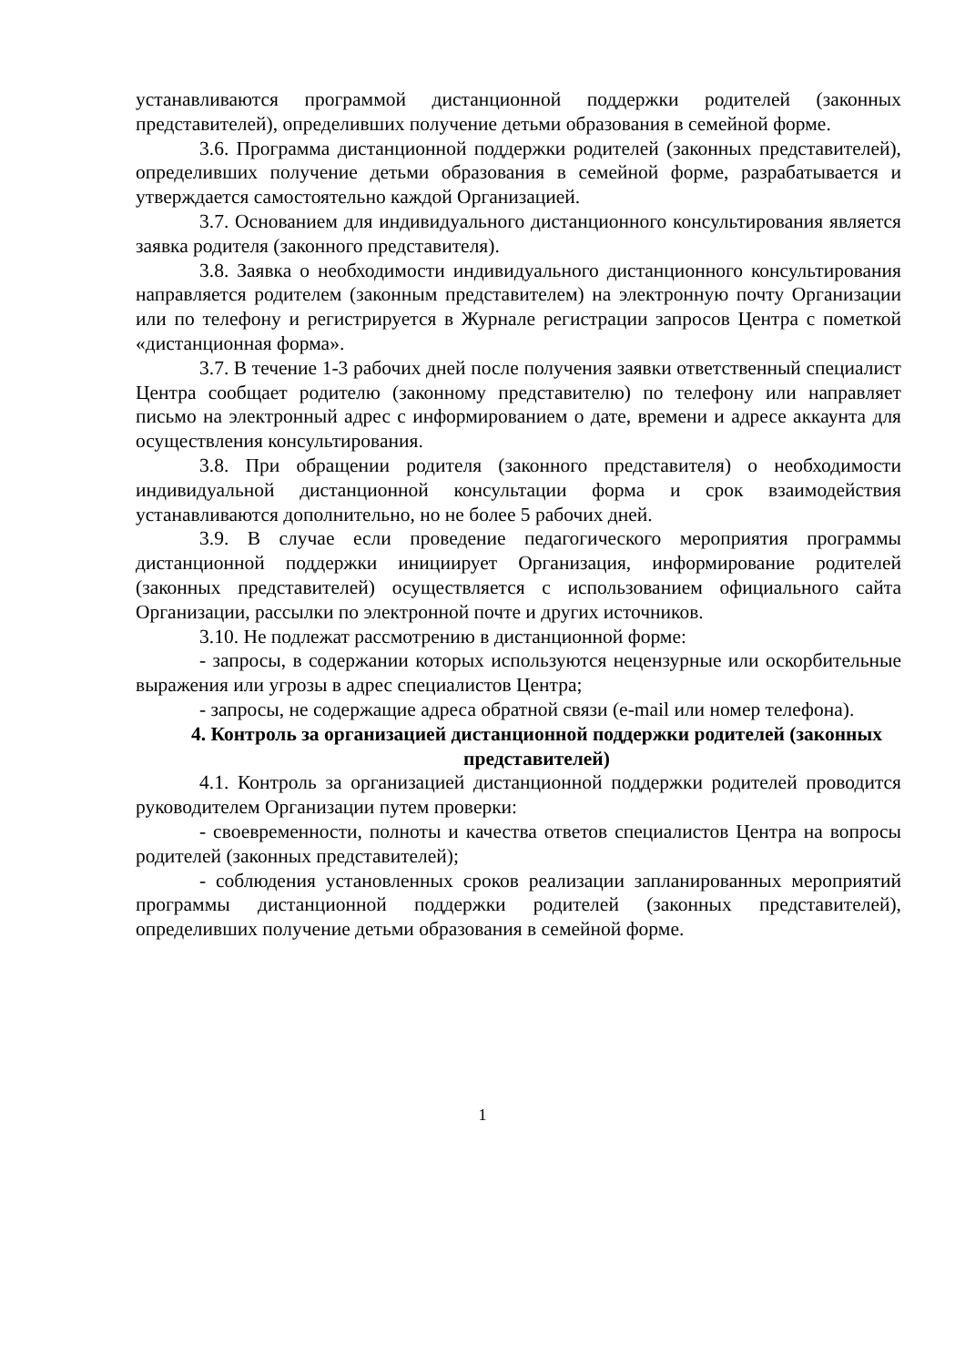устанавливаются программой дистанционной поддержки родителей (законных представителей), определивших получение детьми образования в семейной форме.
3.6. Программа дистанционной поддержки родителей (законных представителей), определивших получение детьми образования в семейной форме, разрабатывается и утверждается самостоятельно каждой Организацией.
3.7. Основанием для индивидуального дистанционного консультирования является заявка родителя (законного представителя).
3.8. Заявка о необходимости индивидуального дистанционного консультирования направляется родителем (законным представителем) на электронную почту Организации или по телефону и регистрируется в Журнале регистрации запросов Центра с пометкой «дистанционная форма».
3.7. В течение 1-3 рабочих дней после получения заявки ответственный специалист Центра сообщает родителю (законному представителю) по телефону или направляет письмо на электронный адрес с информированием о дате, времени и адресе аккаунта для осуществления консультирования.
3.8. При обращении родителя (законного представителя) о необходимости индивидуальной дистанционной консультации форма и срок взаимодействия устанавливаются дополнительно, но не более 5 рабочих дней.
3.9. В случае если проведение педагогического мероприятия программы дистанционной поддержки инициирует Организация, информирование родителей (законных представителей) осуществляется с использованием официального сайта Организации, рассылки по электронной почте и других источников.
3.10. Не подлежат рассмотрению в дистанционной форме:
- запросы, в содержании которых используются нецензурные или оскорбительные выражения или угрозы в адрес специалистов Центра;
- запросы, не содержащие адреса обратной связи (e-mail или номер телефона).
4. Контроль за организацией дистанционной поддержки родителей (законных представителей)
4.1. Контроль за организацией дистанционной поддержки родителей проводится руководителем Организации путем проверки:
- своевременности, полноты и качества ответов специалистов Центра на вопросы родителей (законных представителей);
- соблюдения установленных сроков реализации запланированных мероприятий программы дистанционной поддержки родителей (законных представителей), определивших получение детьми образования в семейной форме.
1